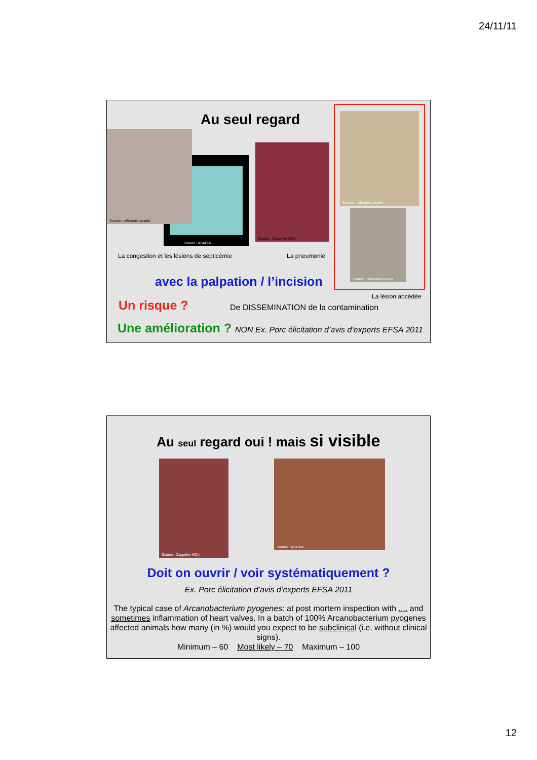24/11/11
Au seul regard
Source : ASADIA
Source : référentiel poulet
Source : Cappelier HQA
Source : référentiel poulet
Source : référentiel poulet
La congestion et les lésions de septicémie La pneumonie
avec la palpation / l’incision
La lésion abcédée
Un risque ? De DISSEMINATION de la contamination
Une amélioration ? NON Ex. Porc élicitation d’avis d’experts EFSA 2011
Au seul regard oui ! mais si visible
Source : Cappelier HQA Source : ASADIA
Doit on ouvrir / voir systématiquement ?
Ex. Porc élicitation d’avis d’experts EFSA 2011
The typical case of Arcanobacterium pyogenes: at post mortem inspection with .... and sometimes inflammation of heart valves. In a batch of 100% Arcanobacterium pyogenes affected animals how many (in %) would you expect to be subclinical (i.e. without clinical signs).
Minimum – 60 Most likely – 70 Maximum – 100
12